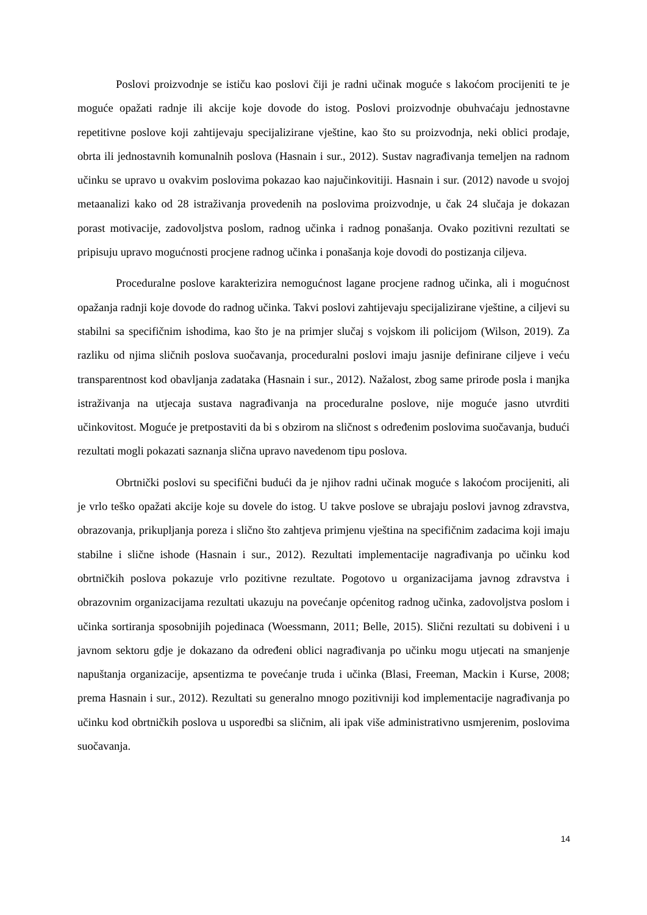Poslovi proizvodnje se ističu kao poslovi čiji je radni učinak moguće s lakoćom procijeniti te je moguće opažati radnje ili akcije koje dovode do istog. Poslovi proizvodnje obuhvaćaju jednostavne repetitivne poslove koji zahtijevaju specijalizirane vještine, kao što su proizvodnja, neki oblici prodaje, obrta ili jednostavnih komunalnih poslova (Hasnain i sur., 2012). Sustav nagrađivanja temeljen na radnom učinku se upravo u ovakvim poslovima pokazao kao najučinkovitiji. Hasnain i sur. (2012) navode u svojoj metaanalizi kako od 28 istraživanja provedenih na poslovima proizvodnje, u čak 24 slučaja je dokazan porast motivacije, zadovoljstva poslom, radnog učinka i radnog ponašanja. Ovako pozitivni rezultati se pripisuju upravo mogućnosti procjene radnog učinka i ponašanja koje dovodi do postizanja ciljeva.
Proceduralne poslove karakterizira nemogućnost lagane procjene radnog učinka, ali i mogućnost opažanja radnji koje dovode do radnog učinka. Takvi poslovi zahtijevaju specijalizirane vještine, a ciljevi su stabilni sa specifičnim ishodima, kao što je na primjer slučaj s vojskom ili policijom (Wilson, 2019). Za razliku od njima sličnih poslova suočavanja, proceduralni poslovi imaju jasnije definirane ciljeve i veću transparentnost kod obavljanja zadataka (Hasnain i sur., 2012). Nažalost, zbog same prirode posla i manjka istraživanja na utjecaja sustava nagrađivanja na proceduralne poslove, nije moguće jasno utvrditi učinkovitost. Moguće je pretpostaviti da bi s obzirom na sličnost s određenim poslovima suočavanja, budući rezultati mogli pokazati saznanja slična upravo navedenom tipu poslova.
Obrtnički poslovi su specifični budući da je njihov radni učinak moguće s lakoćom procijeniti, ali je vrlo teško opažati akcije koje su dovele do istog. U takve poslove se ubrajaju poslovi javnog zdravstva, obrazovanja, prikupljanja poreza i slično što zahtjeva primjenu vještina na specifičnim zadacima koji imaju stabilne i slične ishode (Hasnain i sur., 2012). Rezultati implementacije nagrađivanja po učinku kod obrtničkih poslova pokazuje vrlo pozitivne rezultate. Pogotovo u organizacijama javnog zdravstva i obrazovnim organizacijama rezultati ukazuju na povećanje općenitog radnog učinka, zadovoljstva poslom i učinka sortiranja sposobnijih pojedinaca (Woessmann, 2011; Belle, 2015). Slični rezultati su dobiveni i u javnom sektoru gdje je dokazano da određeni oblici nagrađivanja po učinku mogu utjecati na smanjenje napuštanja organizacije, apsentizma te povećanje truda i učinka (Blasi, Freeman, Mackin i Kurse, 2008; prema Hasnain i sur., 2012). Rezultati su generalno mnogo pozitivniji kod implementacije nagrađivanja po učinku kod obrtničkih poslova u usporedbi sa sličnim, ali ipak više administrativno usmjerenim, poslovima suočavanja.
14